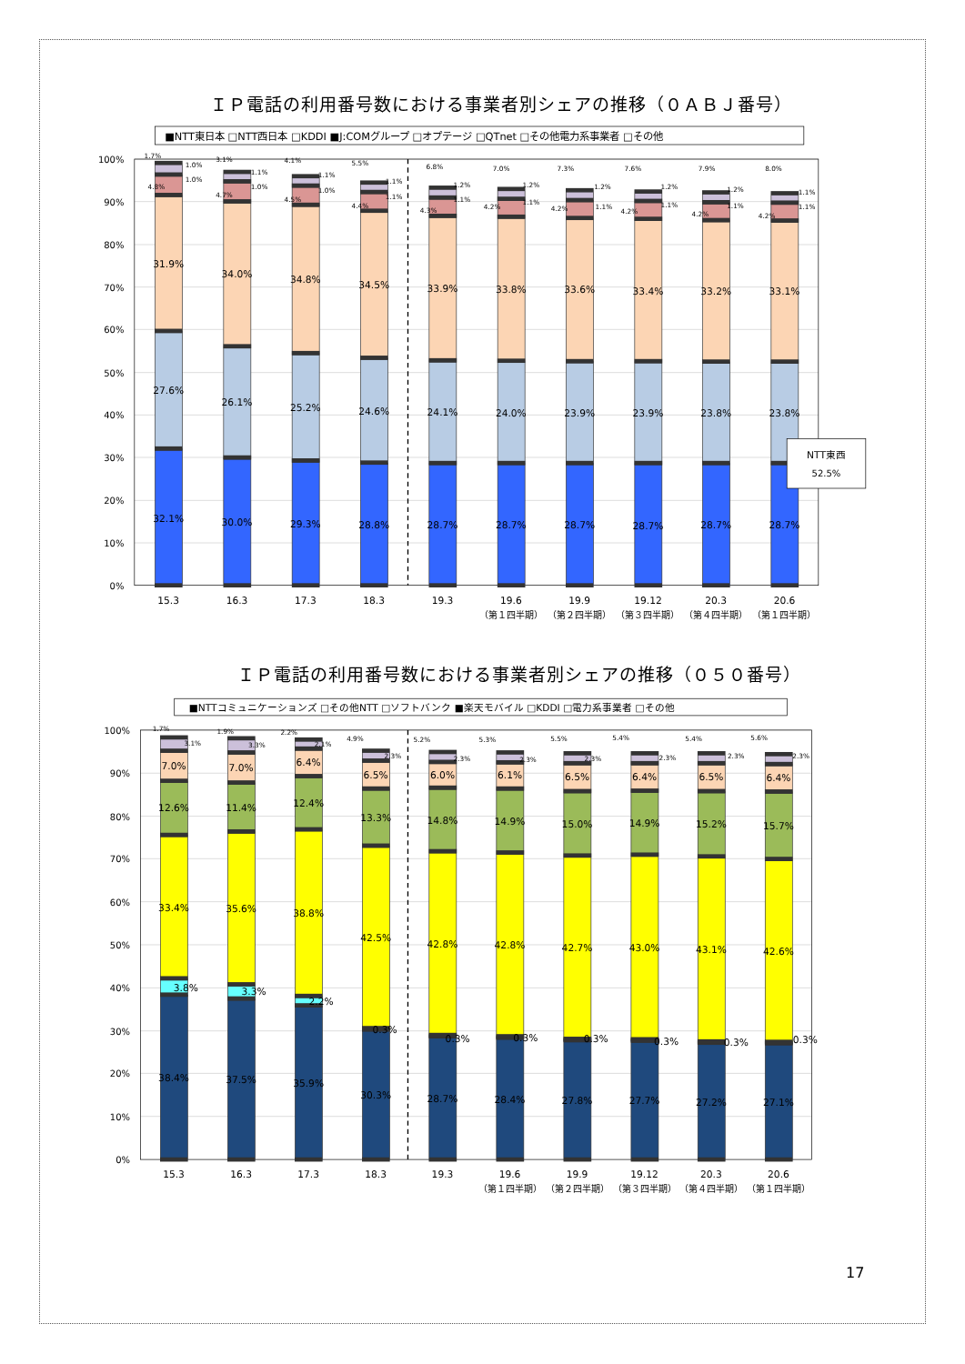ＩＰ電話の利用番号数における事業者別シェアの推移（０ＡＢＪ番号）
■NTT東日本 □NTT西日本 □KDDI ■J:COMグループ □オプテージ □QTnet □その他電力系事業者 □その他
100%
90%
80%
70%
60%
50%
40%
30%
20%
10%
0%
31.9%
34.0%
34.8%
34.5%
33.9%
33.8%
33.6%
33.4%
33.2%
33.1%
27.6%
26.1%
25.2%
24.6%
24.1%
24.0%
23.9%
23.9%
23.8%
23.8%
32.1%
30.0%
29.3%
28.8%
28.7%
28.7%
28.7%
28.7%
28.7%
28.7%
1.7%
1.0%
1.0%
4.8%
3.1%
1.1%
1.0%
4.7%
4.1%
1.1%
1.0%
4.5%
5.5%
1.1%
1.1%
4.4%
6.8%
1.2%
1.1%
4.3%
7.0%
1.2%
1.1%
4.2%
7.3%
1.2%
1.1%
4.2%
7.6%
1.2%
1.1%
4.2%
7.9%
1.2%
1.1%
4.2%
8.0%
1.1%
1.1%
4.2%
NTT東西
52.5%
15.3
16.3
17.3
18.3
19.3
19.6
19.9
19.12
20.3
20.6
（第１四半期）
（第２四半期）
（第３四半期）
（第４四半期）
（第１四半期）
ＩＰ電話の利用番号数における事業者別シェアの推移（０５０番号）
■NTTコミュニケーションズ □その他NTT □ソフトバンク ■楽天モバイル □KDDI □電力系事業者 □その他
100%
90%
80%
70%
60%
50%
40%
30%
20%
10%
0%
7.0%
7.0%
6.4%
6.5%
6.0%
6.1%
6.5%
6.4%
6.5%
6.4%
12.6%
11.4%
12.4%
13.3%
14.8%
14.9%
15.0%
14.9%
15.2%
15.7%
33.4%
35.6%
38.8%
42.5%
42.8%
42.8%
42.7%
43.0%
43.1%
42.6%
3.8%
3.3%
2.2%
0.3%
0.3%
0.3%
0.3%
0.3%
0.3%
0.3%
38.4%
37.5%
35.9%
30.3%
28.7%
28.4%
27.8%
27.7%
27.2%
27.1%
1.7%
3.1%
1.9%
3.3%
2.2%
2.1%
4.9%
2.3%
5.2%
2.3%
5.3%
2.3%
5.5%
2.3%
5.4%
2.3%
5.4%
2.3%
5.6%
2.3%
15.3
16.3
17.3
18.3
19.3
19.6
19.9
19.12
20.3
20.6
（第１四半期）
（第２四半期）
（第３四半期）
（第４四半期）
（第１四半期）
17